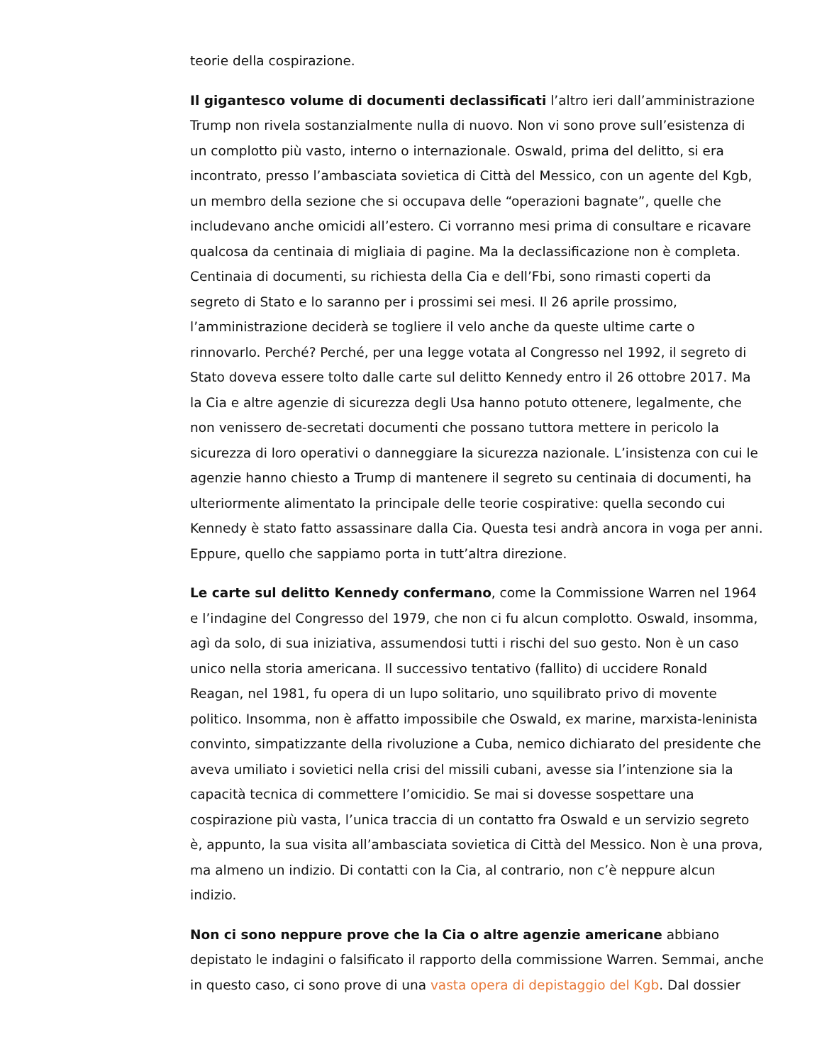teorie della cospirazione.
Il gigantesco volume di documenti declassificati l’altro ieri dall’amministrazione Trump non rivela sostanzialmente nulla di nuovo. Non vi sono prove sull’esistenza di un complotto più vasto, interno o internazionale. Oswald, prima del delitto, si era incontrato, presso l’ambasciata sovietica di Città del Messico, con un agente del Kgb, un membro della sezione che si occupava delle “operazioni bagnate”, quelle che includevano anche omicidi all’estero. Ci vorranno mesi prima di consultare e ricavare qualcosa da centinaia di migliaia di pagine. Ma la declassificazione non è completa. Centinaia di documenti, su richiesta della Cia e dell’Fbi, sono rimasti coperti da segreto di Stato e lo saranno per i prossimi sei mesi. Il 26 aprile prossimo, l’amministrazione deciderà se togliere il velo anche da queste ultime carte o rinnovarlo. Perché? Perché, per una legge votata al Congresso nel 1992, il segreto di Stato doveva essere tolto dalle carte sul delitto Kennedy entro il 26 ottobre 2017. Ma la Cia e altre agenzie di sicurezza degli Usa hanno potuto ottenere, legalmente, che non venissero de-secretati documenti che possano tuttora mettere in pericolo la sicurezza di loro operativi o danneggiare la sicurezza nazionale. L’insistenza con cui le agenzie hanno chiesto a Trump di mantenere il segreto su centinaia di documenti, ha ulteriormente alimentato la principale delle teorie cospirative: quella secondo cui Kennedy è stato fatto assassinare dalla Cia. Questa tesi andrà ancora in voga per anni. Eppure, quello che sappiamo porta in tutt’altra direzione.
Le carte sul delitto Kennedy confermano, come la Commissione Warren nel 1964 e l’indagine del Congresso del 1979, che non ci fu alcun complotto. Oswald, insomma, agì da solo, di sua iniziativa, assumendosi tutti i rischi del suo gesto. Non è un caso unico nella storia americana. Il successivo tentativo (fallito) di uccidere Ronald Reagan, nel 1981, fu opera di un lupo solitario, uno squilibrato privo di movente politico. Insomma, non è affatto impossibile che Oswald, ex marine, marxista-leninista convinto, simpatizzante della rivoluzione a Cuba, nemico dichiarato del presidente che aveva umiliato i sovietici nella crisi del missili cubani, avesse sia l’intenzione sia la capacità tecnica di commettere l’omicidio. Se mai si dovesse sospettare una cospirazione più vasta, l’unica traccia di un contatto fra Oswald e un servizio segreto è, appunto, la sua visita all’ambasciata sovietica di Città del Messico. Non è una prova, ma almeno un indizio. Di contatti con la Cia, al contrario, non c’è neppure alcun indizio.
Non ci sono neppure prove che la Cia o altre agenzie americane abbiano depistato le indagini o falsificato il rapporto della commissione Warren. Semmai, anche in questo caso, ci sono prove di una vasta opera di depistaggio del Kgb. Dal dossier